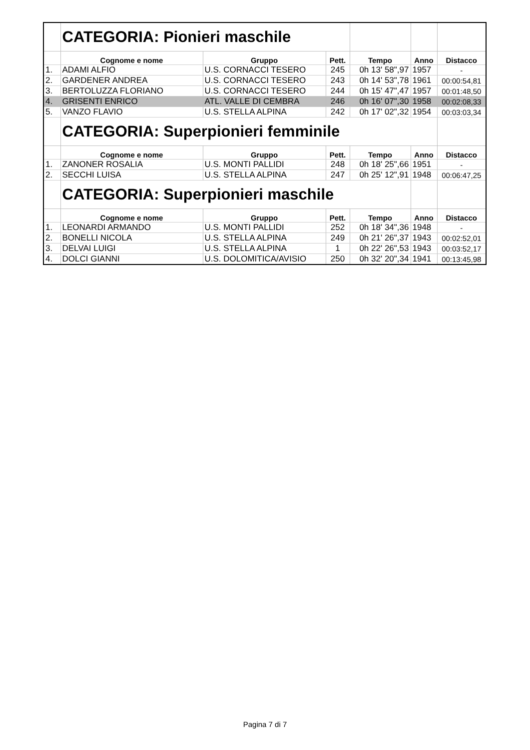| | CATEGORIA: Pionieri maschile | | | | | |
| | Cognome e nome | Gruppo | Pett. | Tempo | Anno | Distacco |
| 1. | ADAMI ALFIO | U.S. CORNACCI TESERO | 245 | 0h 13' 58",97 | 1957 | - |
| 2. | GARDENER ANDREA | U.S. CORNACCI TESERO | 243 | 0h 14' 53",78 | 1961 | 00:00:54,81 |
| 3. | BERTOLUZZA FLORIANO | U.S. CORNACCI TESERO | 244 | 0h 15' 47",47 | 1957 | 00:01:48,50 |
| 4. | GRISENTI ENRICO | ATL. VALLE DI CEMBRA | 246 | 0h 16' 07",30 | 1958 | 00:02:08,33 |
| 5. | VANZO FLAVIO | U.S. STELLA ALPINA | 242 | 0h 17' 02",32 | 1954 | 00:03:03,34 |
| | CATEGORIA: Superpionieri femminile | | | | | |
| | Cognome e nome | Gruppo | Pett. | Tempo | Anno | Distacco |
| 1. | ZANONER ROSALIA | U.S. MONTI PALLIDI | 248 | 0h 18' 25",66 | 1951 | - |
| 2. | SECCHI LUISA | U.S. STELLA ALPINA | 247 | 0h 25' 12",91 | 1948 | 00:06:47,25 |
| | CATEGORIA: Superpionieri maschile | | | | | |
| | Cognome e nome | Gruppo | Pett. | Tempo | Anno | Distacco |
| 1. | LEONARDI ARMANDO | U.S. MONTI PALLIDI | 252 | 0h 18' 34",36 | 1948 | - |
| 2. | BONELLI NICOLA | U.S. STELLA ALPINA | 249 | 0h 21' 26",37 | 1943 | 00:02:52,01 |
| 3. | DELVAI LUIGI | U.S. STELLA ALPINA | 1 | 0h 22' 26",53 | 1943 | 00:03:52,17 |
| 4. | DOLCI GIANNI | U.S. DOLOMITICA/AVISIO | 250 | 0h 32' 20",34 | 1941 | 00:13:45,98 |
Pagina 7 di 7